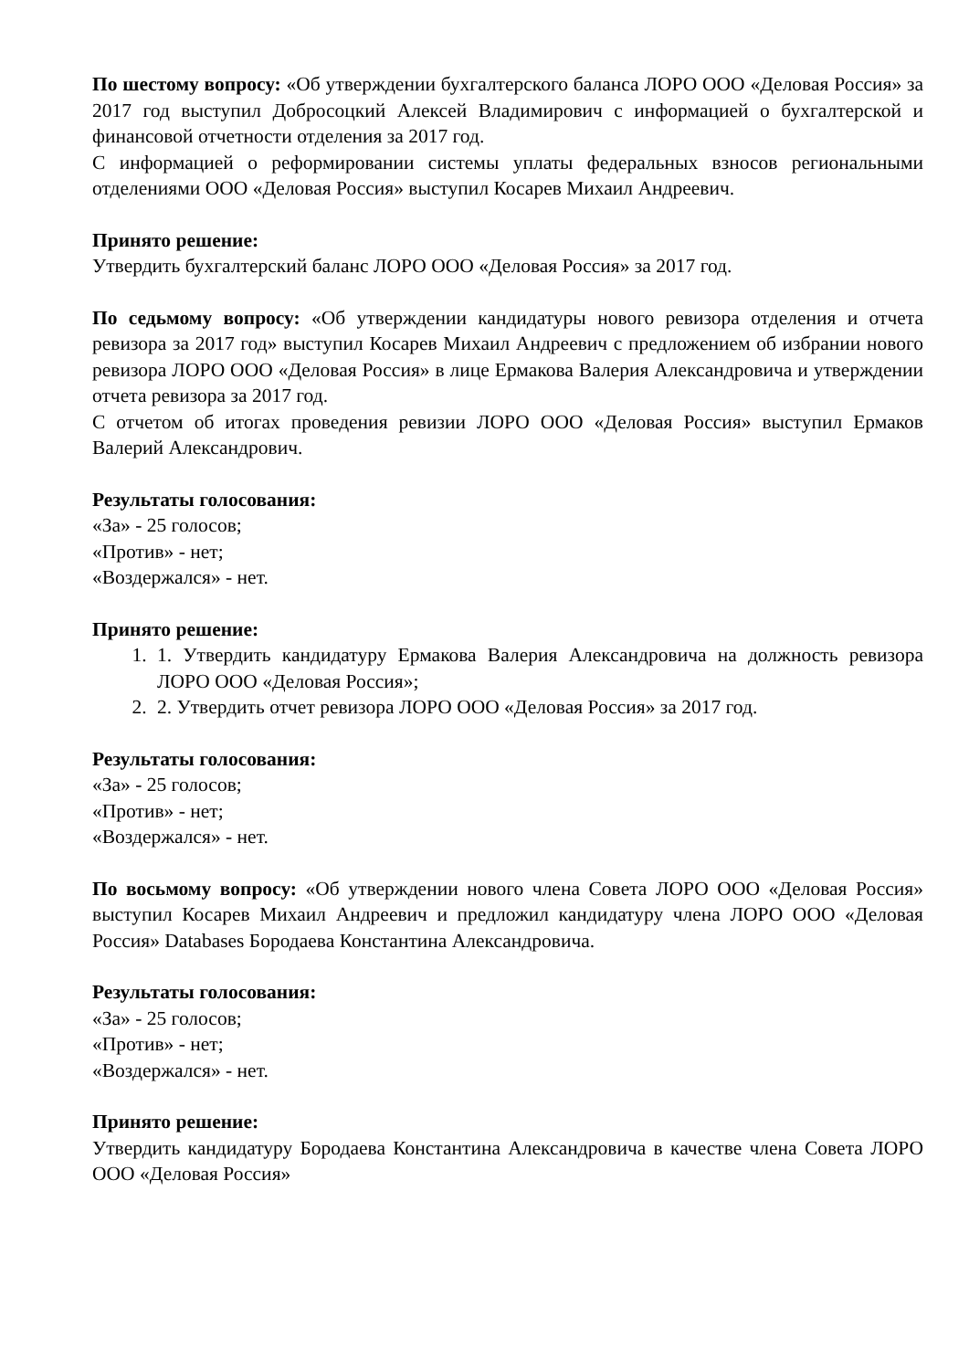По шестому вопросу: «Об утверждении бухгалтерского баланса ЛОРО ООО «Деловая Россия» за 2017 год выступил Добросоцкий Алексей Владимирович с информацией о бухгалтерской и финансовой отчетности отделения за 2017 год.
С информацией о реформировании системы уплаты федеральных взносов региональными отделениями ООО «Деловая Россия» выступил Косарев Михаил Андреевич.
Принято решение:
Утвердить бухгалтерский баланс ЛОРО ООО «Деловая Россия» за 2017 год.
По седьмому вопросу: «Об утверждении кандидатуры нового ревизора отделения и отчета ревизора за 2017 год» выступил Косарев Михаил Андреевич с предложением об избрании нового ревизора ЛОРО ООО «Деловая Россия» в лице Ермакова Валерия Александровича и утверждении отчета ревизора за 2017 год.
С отчетом об итогах проведения ревизии ЛОРО ООО «Деловая Россия» выступил Ермаков Валерий Александрович.
Результаты голосования:
«За» - 25 голосов;
«Против» - нет;
«Воздержался» - нет.
Принято решение:
1. 1. Утвердить кандидатуру Ермакова Валерия Александровича на должность ревизора ЛОРО ООО «Деловая Россия»;
2. 2. Утвердить отчет ревизора ЛОРО ООО «Деловая Россия» за 2017 год.
Результаты голосования:
«За» - 25 голосов;
«Против» - нет;
«Воздержался» - нет.
По восьмому вопросу: «Об утверждении нового члена Совета ЛОРО ООО «Деловая Россия» выступил Косарев Михаил Андреевич и предложил кандидатуру члена ЛОРО ООО «Деловая Россия» Databases Бородаева Константина Александровича.
Результаты голосования:
«За» - 25 голосов;
«Против» - нет;
«Воздержался» - нет.
Принято решение:
Утвердить кандидатуру Бородаева Константина Александровича в качестве члена Совета ЛОРО ООО «Деловая Россия»